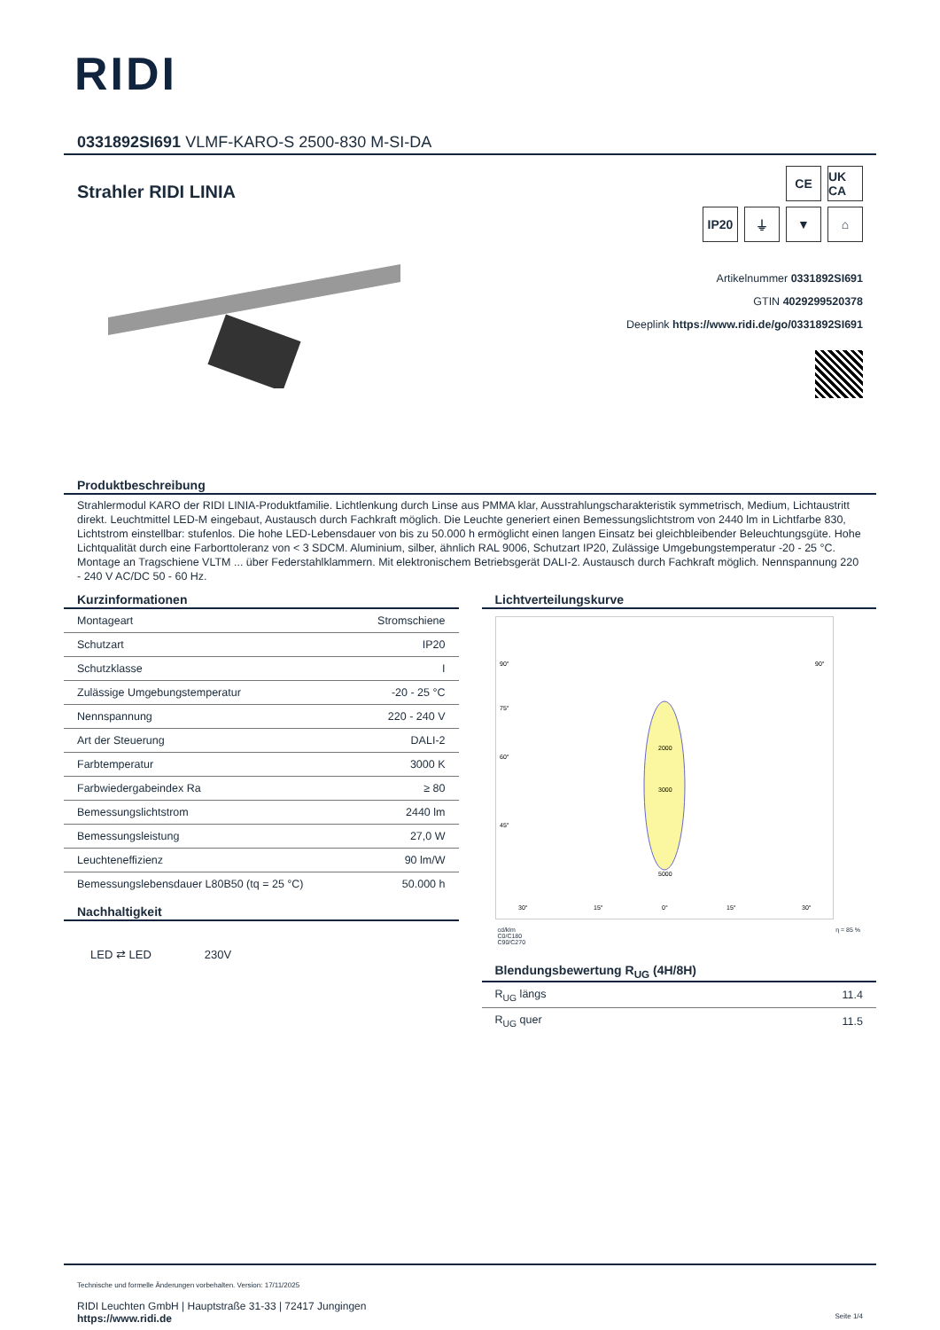RIDI
0331892SI691 VLMF-KARO-S 2500-830 M-SI-DA
Strahler RIDI LINIA
CE UK CA
IP20 ⏚ ▼ ⌂
Artikelnummer 0331892SI691
GTIN 4029299520378
Deeplink https://www.ridi.de/go/0331892SI691
Produktbeschreibung
Strahlermodul KARO der RIDI LINIA-Produktfamilie. Lichtlenkung durch Linse aus PMMA klar, Ausstrahlungscharakteristik symmetrisch, Medium, Lichtaustritt direkt. Leuchtmittel LED-M eingebaut, Austausch durch Fachkraft möglich. Die Leuchte generiert einen Bemessungslichtstrom von 2440 lm in Lichtfarbe 830, Lichtstrom einstellbar: stufenlos. Die hohe LED-Lebensdauer von bis zu 50.000 h ermöglicht einen langen Einsatz bei gleichbleibender Beleuchtungsgüte. Hohe Lichtqualität durch eine Farborttoleranz von < 3 SDCM. Aluminium, silber, ähnlich RAL 9006, Schutzart IP20, Zulässige Umgebungstemperatur -20 - 25 °C. Montage an Tragschiene VLTM ... über Federstahlklammern. Mit elektronischem Betriebsgerät DALI-2. Austausch durch Fachkraft möglich. Nennspannung 220 - 240 V AC/DC 50 - 60 Hz.
Kurzinformationen
| Montageart | Stromschiene |
| Schutzart | IP20 |
| Schutzklasse | I |
| Zulässige Umgebungstemperatur | -20 - 25 °C |
| Nennspannung | 220 - 240 V |
| Art der Steuerung | DALI-2 |
| Farbtemperatur | 3000 K |
| Farbwiedergabeindex Ra | ≥ 80 |
| Bemessungslichtstrom | 2440 lm |
| Bemessungsleistung | 27,0 W |
| Leuchteneffizienz | 90 lm/W |
| Bemessungslebensdauer L80B50 (tq = 25 °C) | 50.000 h |
Nachhaltigkeit
LED ⇄ LED 230V
Lichtverteilungskurve
90°
90°
75°
60°
45°
2000
3000
5000
30°
15°
0°
15°
30°
cd/klm η = 85 %
C0/C180
C90/C270
Blendungsbewertung R<sub>UG</sub> (4H/8H)
| R<sub>UG</sub> längs | 11.4 |
| R<sub>UG</sub> quer | 11.5 |
Technische und formelle Änderungen vorbehalten. Version: 17/11/2025
RIDI Leuchten GmbH | Hauptstraße 31-33 | 72417 Jungingen
https://www.ridi.de Seite 1/4